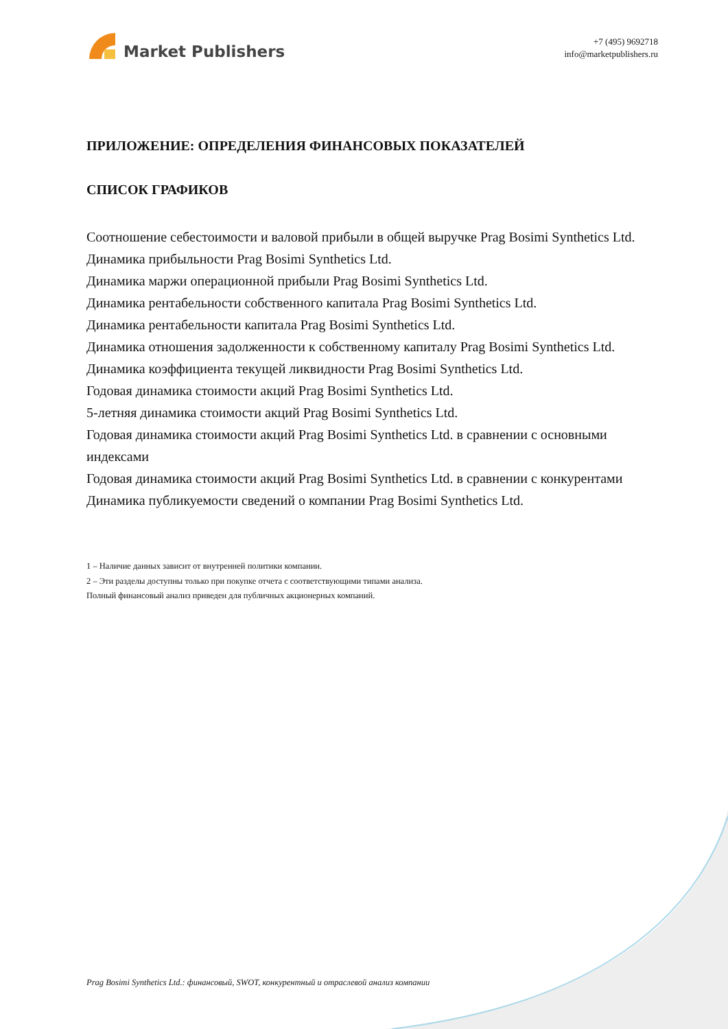Market Publishers
+7 (495) 9692718
info@marketpublishers.ru
ПРИЛОЖЕНИЕ: ОПРЕДЕЛЕНИЯ ФИНАНСОВЫХ ПОКАЗАТЕЛЕЙ
СПИСОК ГРАФИКОВ
Соотношение себестоимости и валовой прибыли в общей выручке Prag Bosimi Synthetics Ltd.
Динамика прибыльности Prag Bosimi Synthetics Ltd.
Динамика маржи операционной прибыли Prag Bosimi Synthetics Ltd.
Динамика рентабельности собственного капитала Prag Bosimi Synthetics Ltd.
Динамика рентабельности капитала Prag Bosimi Synthetics Ltd.
Динамика отношения задолженности к собственному капиталу Prag Bosimi Synthetics Ltd.
Динамика коэффициента текущей ликвидности Prag Bosimi Synthetics Ltd.
Годовая динамика стоимости акций Prag Bosimi Synthetics Ltd.
5-летняя динамика стоимости акций Prag Bosimi Synthetics Ltd.
Годовая динамика стоимости акций Prag Bosimi Synthetics Ltd. в сравнении с основными индексами
Годовая динамика стоимости акций Prag Bosimi Synthetics Ltd. в сравнении с конкурентами
Динамика публикуемости сведений о компании Prag Bosimi Synthetics Ltd.
1 – Наличие данных зависит от внутренней политики компании.
2 – Эти разделы доступны только при покупке отчета с соответствующими типами анализа.
Полный финансовый анализ приведен для публичных акционерных компаний.
Prag Bosimi Synthetics Ltd.: финансовый, SWOT, конкурентный и отраслевой анализ компании